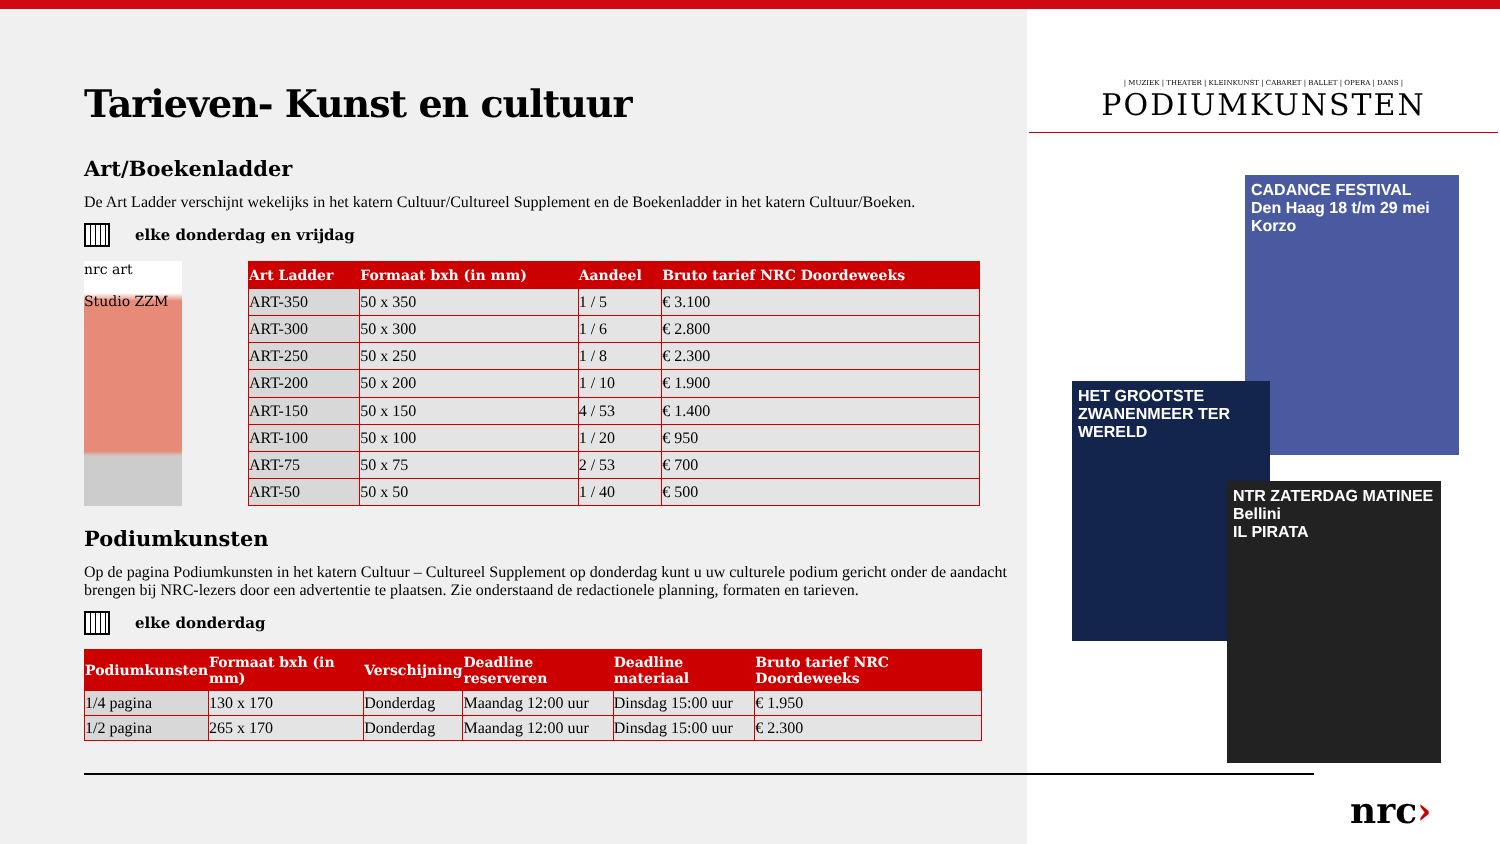Tarieven- Kunst en cultuur
Art/Boekenladder
De Art Ladder verschijnt wekelijks in het katern Cultuur/Cultureel Supplement en de Boekenladder in het katern Cultuur/Boeken.
elke donderdag en vrijdag
nrc art
Studio ZZM
| Art Ladder | Formaat bxh (in mm) | Aandeel | Bruto tarief NRC Doordeweeks |
| --- | --- | --- | --- |
| ART-350 | 50 x 350 | 1 / 5 | € 3.100 |
| ART-300 | 50 x 300 | 1 / 6 | € 2.800 |
| ART-250 | 50 x 250 | 1 / 8 | € 2.300 |
| ART-200 | 50 x 200 | 1 / 10 | € 1.900 |
| ART-150 | 50 x 150 | 4 / 53 | € 1.400 |
| ART-100 | 50 x 100 | 1 / 20 | € 950 |
| ART-75 | 50 x 75 | 2 / 53 | € 700 |
| ART-50 | 50 x 50 | 1 / 40 | € 500 |
Podiumkunsten
Op de pagina Podiumkunsten in het katern Cultuur – Cultureel Supplement op donderdag kunt u uw culturele podium gericht onder de aandacht brengen bij NRC-lezers door een advertentie te plaatsen. Zie onderstaand de redactionele planning, formaten en tarieven.
elke donderdag
| Podiumkunsten | Formaat bxh (in mm) | Verschijning | Deadline reserveren | Deadline materiaal | Bruto tarief NRC Doordeweeks |
| --- | --- | --- | --- | --- | --- |
| 1/4 pagina | 130 x 170 | Donderdag | Maandag 12:00 uur | Dinsdag 15:00 uur | € 1.950 |
| 1/2 pagina | 265 x 170 | Donderdag | Maandag 12:00 uur | Dinsdag 15:00 uur | € 2.300 |
| MUZIEK | THEATER | KLEINKUNST | CABARET | BALLET | OPERA | DANS |
PODIUMKUNSTEN
CADANCE FESTIVAL
Den Haag 18 t/m 29 mei
Korzo
HET GROOTSTE ZWANENMEER TER WERELD
NTR ZATERDAG MATINEE
Bellini
IL PIRATA
nrc›